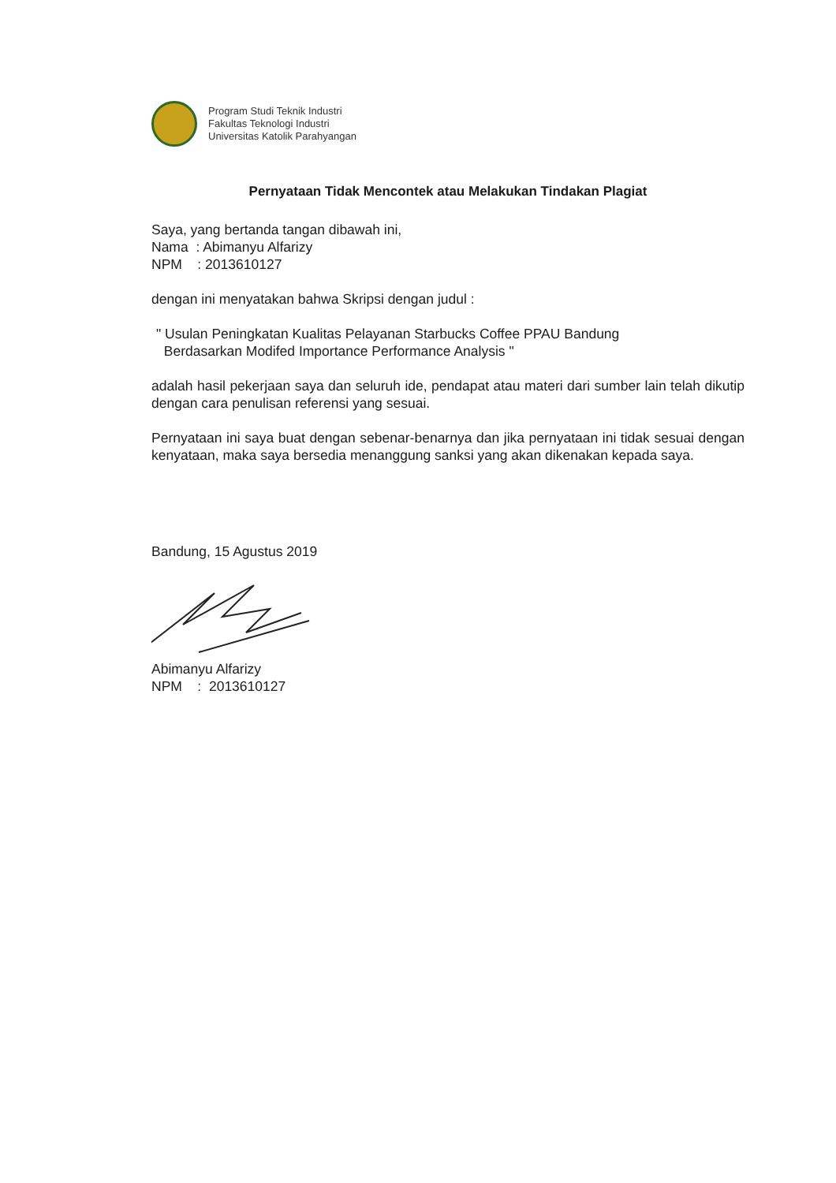Program Studi Teknik Industri
Fakultas Teknologi Industri
Universitas Katolik Parahyangan
Pernyataan Tidak Mencontek atau Melakukan Tindakan Plagiat
Saya, yang bertanda tangan dibawah ini,
Nama : Abimanyu Alfarizy
NPM : 2013610127
dengan ini menyatakan bahwa Skripsi dengan judul :
" Usulan Peningkatan Kualitas Pelayanan Starbucks Coffee PPAU Bandung
Berdasarkan Modifed Importance Performance Analysis "
adalah hasil pekerjaan saya dan seluruh ide, pendapat atau materi dari sumber lain telah dikutip dengan cara penulisan referensi yang sesuai.
Pernyataan ini saya buat dengan sebenar-benarnya dan jika pernyataan ini tidak sesuai dengan kenyataan, maka saya bersedia menanggung sanksi yang akan dikenakan kepada saya.
Bandung, 15 Agustus 2019
Abimanyu Alfarizy
NPM : 2013610127